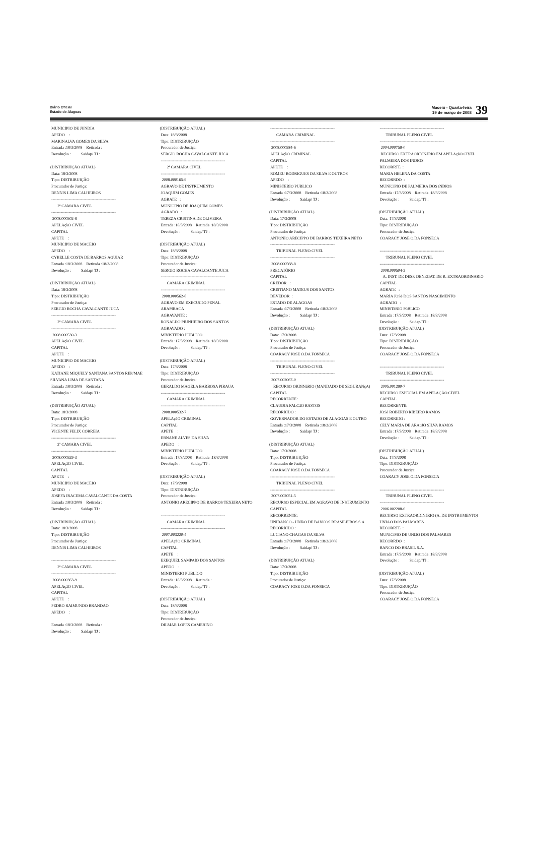Diário Oficial
Estado de Alagoas
Maceió - Quarta-feira
19 de março de 2008
39
MUNICIPIO DE JUNDIA APEDO : MARINALVA GOMES DA SILVA Entrada :18/3/2008 Retirada : Devolução : Saidap/ TJ : (DISTRIBUIÇÃO ATUAL) Data: 18/3/2008 Tipo: DISTRIBUIÇÃO Procurador de Justiça: DENNIS LIMA CALHEIROS ------------------------------------------------ 2ª CAMARA CIVEL ------------------------------------------------ 2008.000502-8 APELAçãO CIVEL CAPITAL APETE : MUNICIPIO DE MACEIO APEDO : CYBELLE COSTA DE BARROS AGUIAR Entrada :18/3/2008 Retirada :18/3/2008 Devolução : Saidap/ TJ : (DISTRIBUIÇÃO ATUAL) Data: 18/3/2008 Tipo: DISTRIBUIÇÃO Procurador de Justiça: SERGIO ROCHA CAVALCANTE JUCA ------------------------------------------------ 2ª CAMARA CIVEL ------------------------------------------------ 2008.000530-3 APELAçãO CIVEL CAPITAL APETE : MUNICIPIO DE MACEIO APEDO : KATIANE MIQUELY SANTANA SANTOS REP/MAE SILVANA LIMA DE SANTANA Entrada :18/3/2008 Retirada : Devolução : Saidap/ TJ : (DISTRIBUIÇÃO ATUAL) Data: 18/3/2008 Tipo: DISTRIBUIÇÃO Procurador de Justiça: VICENTE FELIX CORREIA ------------------------------------------------ 2ª CAMARA CIVEL ------------------------------------------------ 2008.000529-3 APELAçãO CIVEL CAPITAL APETE : MUNICIPIO DE MACEIO APEDO : JOSEFA IRACEMA CAVALCANTE DA COSTA Entrada :18/3/2008 Retirada : Devolução : Saidap/ TJ : (DISTRIBUIÇÃO ATUAL) Data: 18/3/2008 Tipo: DISTRIBUIÇÃO Procurador de Justiça: DENNIS LIMA CALHEIROS ------------------------------------------------ 2ª CAMARA CIVEL ------------------------------------------------ 2008.000363-9 APELAçãO CIVEL CAPITAL APETE : PEDRO RAIMUNDO BRANDAO APEDO : Entrada :18/3/2008 Retirada : Devolução : Saidap/ TJ :
(DISTRIBUIÇÃO ATUAL) Data: 18/3/2008 Tipo: DISTRIBUIÇÃO Procurador de Justiça: SERGIO ROCHA CAVALCANTE JUCA ------------------------------------------------ 2ª CAMARA CIVEL ------------------------------------------------ 2008.000165-9 AGRAVO DE INSTRUMENTO JOAQUIM GOMES AGRATE : MUNICIPIO DE JOAQUIM GOMES AGRADO : TEREZA CRISTINA DE OLIVEIRA Entrada :18/3/2008 Retirada :18/3/2008 Devolução : Saidap/ TJ : (DISTRIBUIÇÃO ATUAL) Data: 18/3/2008 Tipo: DISTRIBUIÇÃO Procurador de Justiça: SERGIO ROCHA CAVALCANTE JUCA ------------------------------------------------ CAMARA CRIMINAL ------------------------------------------------ 2008.000562-6 AGRAVO EM EXECUCãO PENAL ARAPIRACA AGRAVANTE : RONALDO PIUNHEIRO DOS SANTOS AGRAVADO : MINISTERIO PUBLICO Entrada :17/3/2008 Retirada :18/3/2008 Devolução : Saidap/ TJ : (DISTRIBUIÇÃO ATUAL) Data: 17/3/2008 Tipo: DISTRIBUIÇÃO Procurador de Justiça: GERALDO MAGELA BARBOSA PIRAUA ------------------------------------------------ CAMARA CRIMINAL ------------------------------------------------ 2008.000532-7 APELAçãO CRIMINAL CAPITAL APETE : ERNANE ALVES DA SILVA APEDO : MINISTERIO PUBLICO Entrada :17/3/2008 Retirada :18/3/2008 Devolução : Saidap/ TJ : (DISTRIBUIÇÃO ATUAL) Data: 17/3/2008 Tipo: DISTRIBUIÇÃO Procurador de Justiça: ANTONIO ARECIPPO DE BARROS TEXEIRA NETO ------------------------------------------------ CAMARA CRIMINAL ------------------------------------------------ 2007.003220-4 APELAçãO CRIMINAL CAPITAL APETE : EZEQUIEL SAMPAIO DOS SANTOS APEDO : MINISTERIO PUBLICO Entrada :18/3/2008 Retirada : Devolução : Saidap/ TJ : (DISTRIBUIÇÃO ATUAL) Data: 18/3/2008 Tipo: DISTRIBUIÇÃO Procurador de Justiça: DILMAR LOPES CAMERINO
------------------------------------------------ CAMARA CRIMINAL ------------------------------------------------ 2008.000584-6 APELAçãO CRIMINAL CAPITAL APETE : ROMEU RODRIGUES DA SILVA E OUTROS APEDO : MINISTERIO PUBLICO Entrada :17/3/2008 Retirada :18/3/2008 Devolução : Saidap/ TJ : (DISTRIBUIÇÃO ATUAL) Data: 17/3/2008 Tipo: DISTRIBUIÇÃO Procurador de Justiça: ANTONIO ARECIPPO DE BARROS TEXEIRA NETO ------------------------------------------------ TRIBUNAL PLENO CIVEL ------------------------------------------------ 2008.000568-8 PRECATÓRIO CAPITAL CREDOR : CRISTIANO MATEUS DOS SANTOS DEVEDOR : ESTADO DE ALAGOAS Entrada :17/3/2008 Retirada :18/3/2008 Devolução : Saidap/ TJ : (DISTRIBUIÇÃO ATUAL) Data: 17/3/2008 Tipo: DISTRIBUIÇÃO Procurador de Justiça: COARACY JOSE O.DA FONSECA ------------------------------------------------ TRIBUNAL PLENO CIVEL ------------------------------------------------ 2007.002067-0 RECURSO ORDINáRIO (MANDADO DE SEGURANçA) CAPITAL RECORRENTE: CLAUDIA FALCãO BASTOS RECORRIDO : GOVERNADOR DO ESTADO DE ALAGOAS E OUTRO Entrada :17/3/2008 Retirada :18/3/2008 Devolução : Saidap/ TJ : (DISTRIBUIÇÃO ATUAL) Data: 17/3/2008 Tipo: DISTRIBUIÇÃO Procurador de Justiça: COARACY JOSE O.DA FONSECA ------------------------------------------------ TRIBUNAL PLENO CIVEL ------------------------------------------------ 2007.002051-5 RECURSO ESPECIAL EM AGRAVO DE INSTRUMENTO CAPITAL RECORRENTE: UNIBANCO - UNIãO DE BANCOS BRASILEIROS S.A. RECORRIDO : LUCIANO CHAGAS DA SILVA Entrada :17/3/2008 Retirada :18/3/2008 Devolução : Saidap/ TJ : (DISTRIBUIÇÃO ATUAL) Data: 17/3/2008 Tipo: DISTRIBUIÇÃO Procurador de Justiça: COARACY JOSE O.DA FONSECA
------------------------------------------------ TRIBUNAL PLENO CIVEL ------------------------------------------------ 2004.000759-0 RECURSO EXTRAORDINáRIO EM APELAçãO CIVEL PALMEIRA DOS INDIOS RECORRTE : MARIA HELENA DA COSTA RECORRDO : MUNICíPIO DE PALMEIRA DOS íNDIOS Entrada :17/3/2008 Retirada :18/3/2008 Devolução : Saidap/ TJ : (DISTRIBUIÇÃO ATUAL) Data: 17/3/2008 Tipo: DISTRIBUIÇÃO Procurador de Justiça: COARACY JOSE O.DA FONSECA ------------------------------------------------ TRIBUNAL PLENO CIVEL ------------------------------------------------ 2008.000504-2 A. INST. DE DESP. DENEGAT. DE R. EXTRAORDINARIO CAPITAL AGRATE : MARIA JOSé DOS SANTOS NASCIMENTO AGRADO : MINISTéRIO PúBLICO Entrada :17/3/2008 Retirada :18/3/2008 Devolução : Saidap/ TJ : (DISTRIBUIÇÃO ATUAL) Data: 17/3/2008 Tipo: DISTRIBUIÇÃO Procurador de Justiça: COARACY JOSE O.DA FONSECA ------------------------------------------------ TRIBUNAL PLENO CIVEL ------------------------------------------------ 2005.001290-7 RECURSO ESPECIAL EM APELAÇÃO CÍVEL CAPITAL RECORRENTE: JOSé ROBERTO RIBEIRO RAMOS RECORRIDO : CELY MARIA DE ARAúJO SILVA RAMOS Entrada :17/3/2008 Retirada :18/3/2008 Devolução : Saidap/ TJ : (DISTRIBUIÇÃO ATUAL) Data: 17/3/2008 Tipo: DISTRIBUIÇÃO Procurador de Justiça: COARACY JOSE O.DA FONSECA ------------------------------------------------ TRIBUNAL PLENO CIVEL ------------------------------------------------ 2006.002208-0 RECURSO EXTRAORDINáRIO (A. DE INSTRUMENTO) UNIAO DOS PALMARES RECORRTE : MUNICíPIO DE UNIãO DOS PALMARES RECORRDO : BANCO DO BRASIL S.A. Entrada :17/3/2008 Retirada :18/3/2008 Devolução : Saidap/ TJ : (DISTRIBUIÇÃO ATUAL) Data: 17/3/2008 Tipo: DISTRIBUIÇÃO Procurador de Justiça: COARACY JOSE O.DA FONSECA